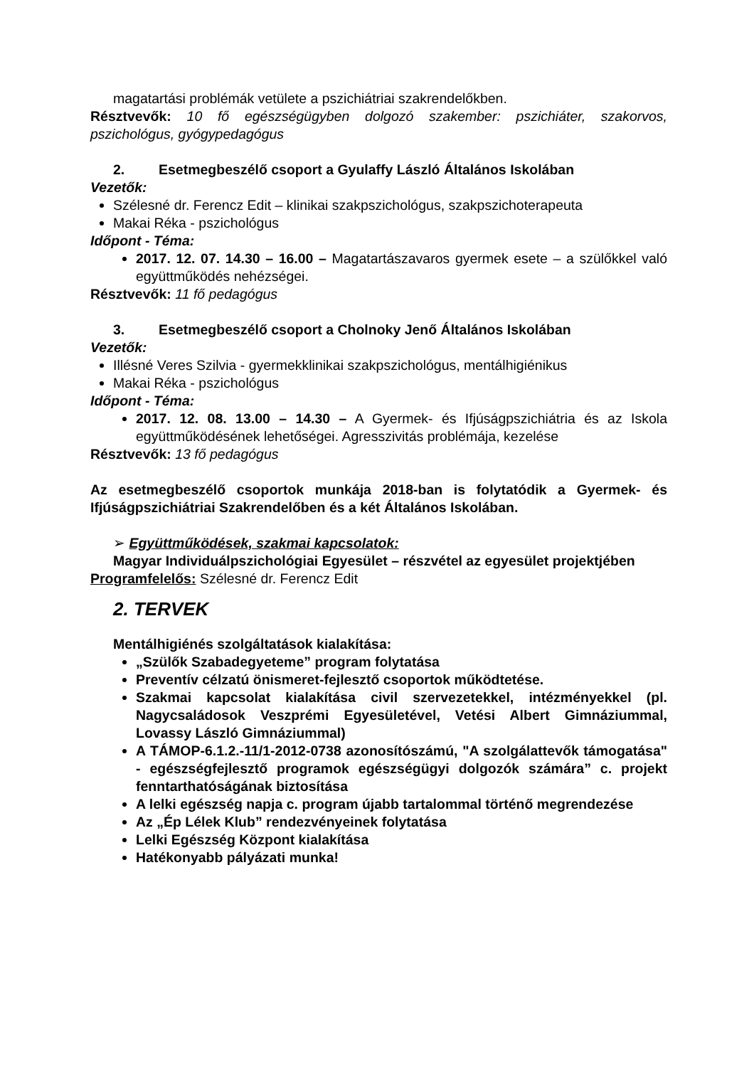magatartási problémák vetülete a pszichiátriai szakrendelőkben.
Résztvevők: 10 fő egészségügyben dolgozó szakember: pszichiáter, szakorvos, pszichológus, gyógypedagógus
2. Esetmegbeszélő csoport a Gyulaffy László Általános Iskolában
Vezetők:
Szélesné dr. Ferencz Edit – klinikai szakpszichológus, szakpszichoterapeuta
Makai Réka - pszichológus
Időpont - Téma:
2017. 12. 07. 14.30 – 16.00 – Magatartászavaros gyermek esete – a szülőkkel való együttműködés nehézségei.
Résztvevők: 11 fő pedagógus
3. Esetmegbeszélő csoport a Cholnoky Jenő Általános Iskolában
Vezetők:
Illésné Veres Szilvia - gyermekklinikai szakpszichológus, mentálhigiénikus
Makai Réka - pszichológus
Időpont - Téma:
2017. 12. 08. 13.00 – 14.30 – A Gyermek- és Ifjúságpszichiátria és az Iskola együttműködésének lehetőségei. Agresszivitás problémája, kezelése
Résztvevők: 13 fő pedagógus
Az esetmegbeszélő csoportok munkája 2018-ban is folytatódik a Gyermek- és Ifjúságpszichiátriai Szakrendelőben és a két Általános Iskolában.
➢ Együttműködések, szakmai kapcsolatok:
Magyar Individuálpszichológiai Egyesület – részvétel az egyesület projektjében
Programfelelős: Szélesné dr. Ferencz Edit
2. TERVEK
Mentálhigiénés szolgáltatások kialakítása:
„Szülők Szabadegyeteme” program folytatása
Preventív célzatú önismeret-fejlesztő csoportok működtetése.
Szakmai kapcsolat kialakítása civil szervezetekkel, intézményekkel (pl. Nagycsaládosok Veszprémi Egyesületével, Vetési Albert Gimnáziummal, Lovassy László Gimnáziummal)
A TÁMOP-6.1.2.-11/1-2012-0738 azonosítószámú, "A szolgálattevők támogatása" - egészségfejlesztő programok egészségügyi dolgozók számára” c. projekt fenntarthatóságának biztosítása
A lelki egészség napja c. program újabb tartalommal történő megrendezése
Az „Ép Lélek Klub” rendezvényeinek folytatása
Lelki Egészség Központ kialakítása
Hatékonyabb pályázati munka!